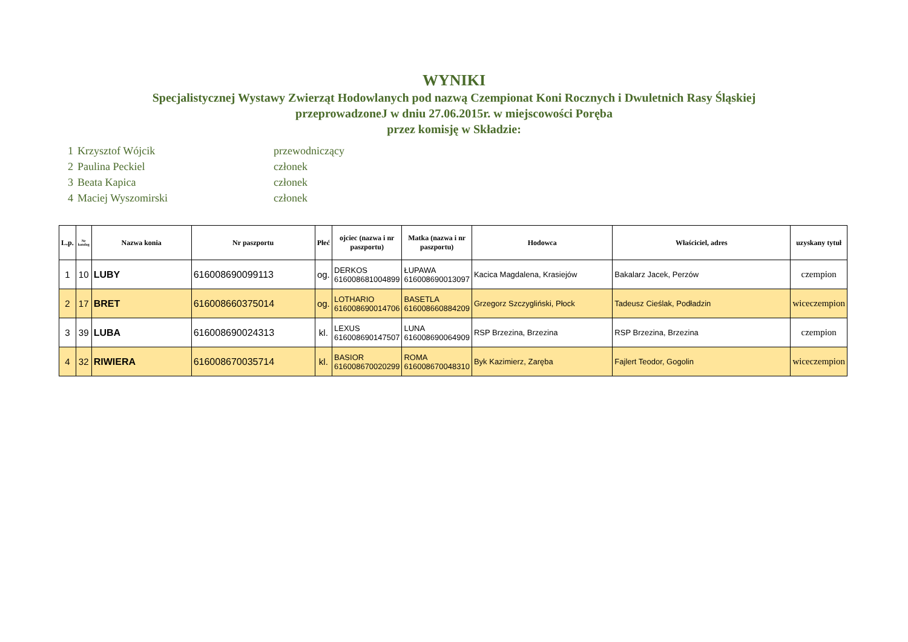WYNIKI
Specjalistycznej Wystawy Zwierząt Hodowlanych pod nazwą Czempionat Koni Rocznych i Dwuletnich Rasy Śląskiej
przeprowadzoneJ w dniu 27.06.2015r. w miejscowości Poręba
przez komisję w Składzie:
1 Krzysztof Wójcik przewodniczący
2 Paulina Peckiel członek
3 Beata Kapica członek
4 Maciej Wyszomirski członek
| L.p. | Nr katolog | Nazwa konia | Nr paszportu | Płeć | ojciec (nazwa i nr paszportu) | Matka (nazwa i nr paszportu) | Hodowca | Właściciel, adres | uzyskany tytuł |
| --- | --- | --- | --- | --- | --- | --- | --- | --- | --- |
| 1 | 10 | LUBY | 616008690099113 | og. | DERKOS 616008681004899 | ŁUPAWA 616008690013097 | Kacica Magdalena, Krasiejów | Bakalarz Jacek, Perzów | czempion |
| 2 | 17 | BRET | 616008660375014 | og. | LOTHARIO 616008690014706 | BASETLA 616008660884209 | Grzegorz Szczygliński, Płock | Tadeusz Cieślak, Podładzin | wiceczempion |
| 3 | 39 | LUBA | 616008690024313 | kl. | LEXUS 616008690147507 | LUNA 616008690064909 | RSP Brzezina, Brzezina | RSP Brzezina, Brzezina | czempion |
| 4 | 32 | RIWIERA | 616008670035714 | kl. | BASIOR 616008670020299 | ROMA 616008670048310 | Byk Kazimierz, Zaręba | Fajlert Teodor, Gogolin | wiceczempion |